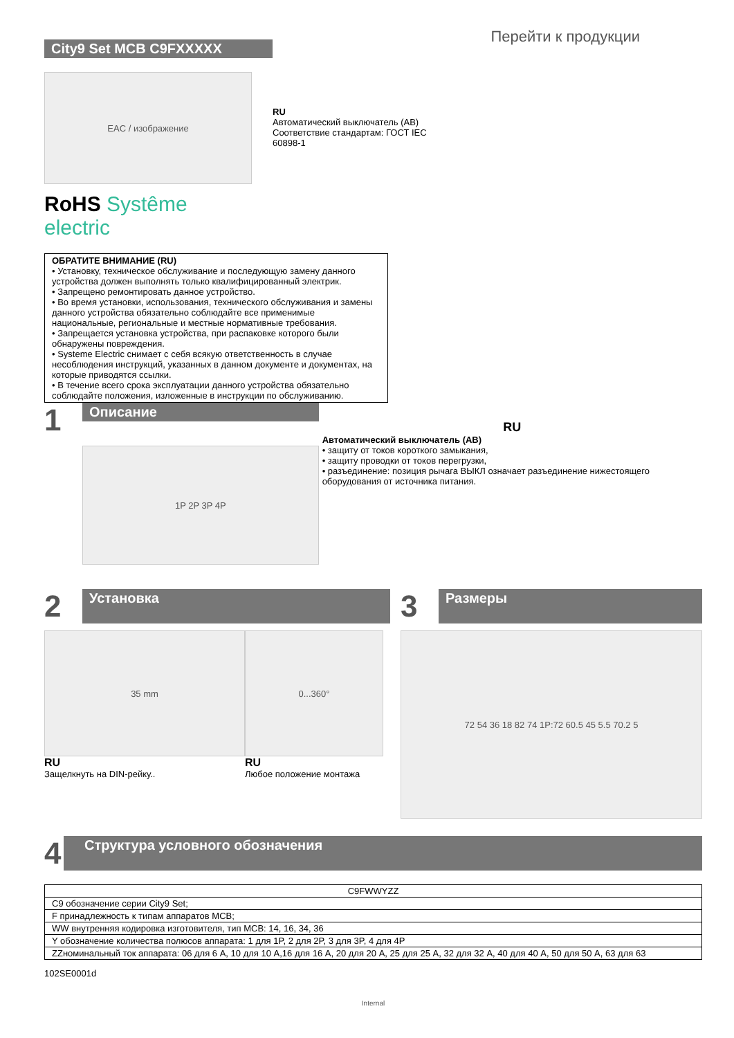City9 Set MCB C9FXXXXX
Перейти к продукции
EAC / изображение
RoHS Systême electric
RU
Автоматический выключатель (АВ)
Соответствие стандартам: ГОСТ IEC
60898-1
ОБРАТИТЕ ВНИМАНИЕ (RU)
• Установку, техническое обслуживание и последующую замену данного устройства должен выполнять только квалифицированный электрик.
• Запрещено ремонтировать данное устройство.
• Во время установки, использования, технического обслуживания и замены данного устройства обязательно соблюдайте все применимые национальные, региональные и местные нормативные требования.
• Запрещается установка устройства, при распаковке которого были обнаружены повреждения.
• Systeme Electric снимает с себя всякую ответственность в случае несоблюдения инструкций, указанных в данном документе и документах, на которые приводятся ссылки.
• В течение всего срока эксплуатации данного устройства обязательно соблюдайте положения, изложенные в инструкции по обслуживанию.
1
Описание
1P 2P 3P 4P
RU
Автоматический выключатель (АВ)
• защиту от токов короткого замыкания,
• защиту проводки от токов перегрузки,
• разъединение: позиция рычага ВЫКЛ означает разъединение нижестоящего оборудования от источника питания.
2
Установка
35 mm
RU
Защелкнуть на DIN-рейку..
0...360°
RU
Любое положение монтажа
3
Размеры
72 54 36 18 82 74 1P:72 60.5 45 5.5 70.2 5
4
Структура условного обозначения
| C9FWWYZZ |
| C9 обозначение серии City9 Set; |
| F принадлежность к типам аппаратов MCB; |
| WW внутренняя кодировка изготовителя, тип MCB: 14, 16, 34, 36 |
| Y обозначение количества полюсов аппарата: 1 для 1P, 2 для 2P, 3 для 3P, 4 для 4P |
| ZZноминальный ток аппарата: 06 для 6 А, 10 для 10 А,16 для 16 А, 20 для 20 А, 25 для 25 А, 32 для 32 А, 40 для 40 А, 50 для 50 А, 63 для 63 |
102SE0001d
Internal